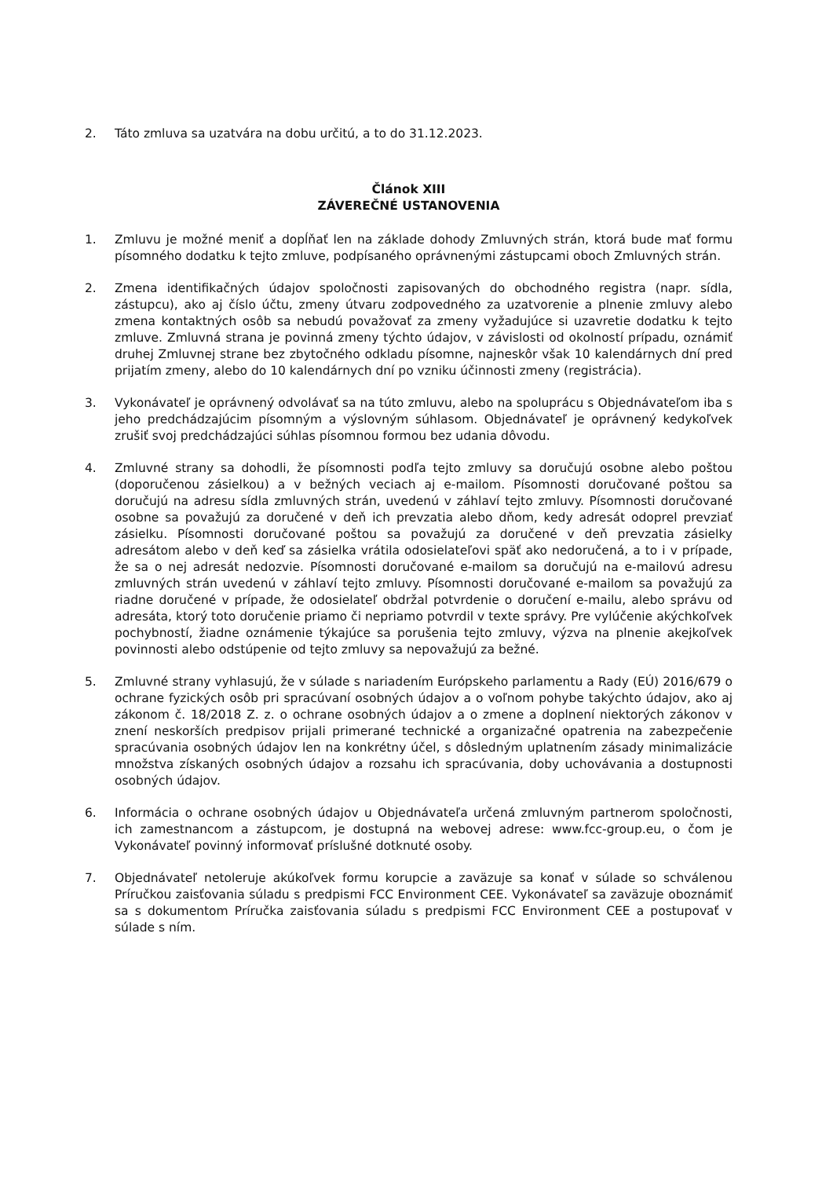2. Táto zmluva sa uzatvára na dobu určitú, a to do 31.12.2023.
Článok XIII
ZÁVEREČNÉ USTANOVENIA
1. Zmluvu je možné meniť a dopĺňať len na základe dohody Zmluvných strán, ktorá bude mať formu písomného dodatku k tejto zmluve, podpísaného oprávnenými zástupcami oboch Zmluvných strán.
2. Zmena identifikačných údajov spoločnosti zapisovaných do obchodného registra (napr. sídla, zástupcu), ako aj číslo účtu, zmeny útvaru zodpovedného za uzatvorenie a plnenie zmluvy alebo zmena kontaktných osôb sa nebudú považovať za zmeny vyžadujúce si uzavretie dodatku k tejto zmluve. Zmluvná strana je povinná zmeny týchto údajov, v závislosti od okolností prípadu, oznámiť druhej Zmluvnej strane bez zbytočného odkladu písomne, najneskôr však 10 kalendárnych dní pred prijatím zmeny, alebo do 10 kalendárnych dní po vzniku účinnosti zmeny (registrácia).
3. Vykonávateľ je oprávnený odvolávať sa na túto zmluvu, alebo na spoluprácu s Objednávateľom iba s jeho predchádzajúcim písomným a výslovným súhlasom. Objednávateľ je oprávnený kedykoľvek zrušiť svoj predchádzajúci súhlas písomnou formou bez udania dôvodu.
4. Zmluvné strany sa dohodli, že písomnosti podľa tejto zmluvy sa doručujú osobne alebo poštou (doporučenou zásielkou) a v bežných veciach aj e-mailom. Písomnosti doručované poštou sa doručujú na adresu sídla zmluvných strán, uvedenú v záhlaví tejto zmluvy. Písomnosti doručované osobne sa považujú za doručené v deň ich prevzatia alebo dňom, kedy adresát odoprel prevziať zásielku. Písomnosti doručované poštou sa považujú za doručené v deň prevzatia zásielky adresátom alebo v deň keď sa zásielka vrátila odosielateľovi späť ako nedoručená, a to i v prípade, že sa o nej adresát nedozvie. Písomnosti doručované e-mailom sa doručujú na e-mailovú adresu zmluvných strán uvedenú v záhlaví tejto zmluvy. Písomnosti doručované e-mailom sa považujú za riadne doručené v prípade, že odosielateľ obdržal potvrdenie o doručení e-mailu, alebo správu od adresáta, ktorý toto doručenie priamo či nepriamo potvrdil v texte správy. Pre vylúčenie akýchkoľvek pochybností, žiadne oznámenie týkajúce sa porušenia tejto zmluvy, výzva na plnenie akejkoľvek povinnosti alebo odstúpenie od tejto zmluvy sa nepovažujú za bežné.
5. Zmluvné strany vyhlasujú, že v súlade s nariadením Európskeho parlamentu a Rady (EÚ) 2016/679 o ochrane fyzických osôb pri spracúvaní osobných údajov a o voľnom pohybe takýchto údajov, ako aj zákonom č. 18/2018 Z. z. o ochrane osobných údajov a o zmene a doplnení niektorých zákonov v znení neskorších predpisov prijali primerané technické a organizačné opatrenia na zabezpečenie spracúvania osobných údajov len na konkrétny účel, s dôsledným uplatnením zásady minimalizácie množstva získaných osobných údajov a rozsahu ich spracúvania, doby uchovávania a dostupnosti osobných údajov.
6. Informácia o ochrane osobných údajov u Objednávateľa určená zmluvným partnerom spoločnosti, ich zamestnancom a zástupcom, je dostupná na webovej adrese: www.fcc-group.eu, o čom je Vykonávateľ povinný informovať príslušné dotknuté osoby.
7. Objednávateľ netoleruje akúkoľvek formu korupcie a zaväzuje sa konať v súlade so schválenou Príručkou zaisťovania súladu s predpismi FCC Environment CEE. Vykonávateľ sa zaväzuje oboznámiť sa s dokumentom Príručka zaisťovania súladu s predpismi FCC Environment CEE a postupovať v súlade s ním.